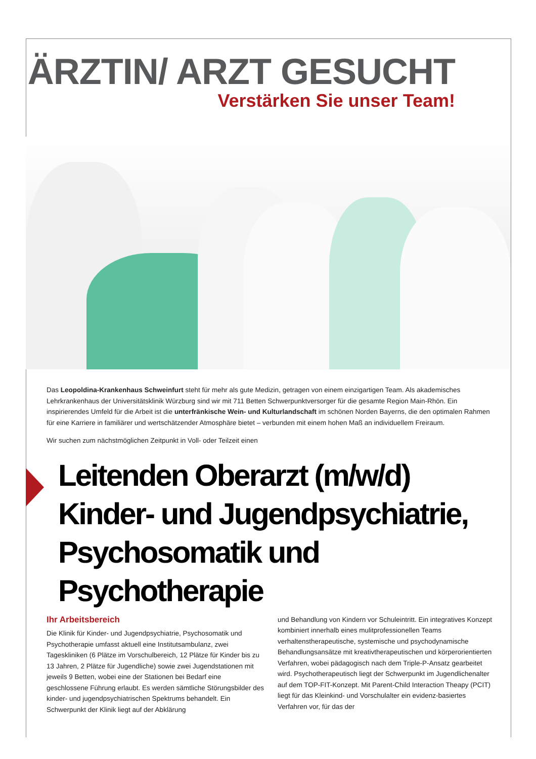ÄRZTIN/ ARZT GESUCHT
Verstärken Sie unser Team!
Das Leopoldina-Krankenhaus Schweinfurt steht für mehr als gute Medizin, getragen von einem einzigartigen Team. Als akademisches Lehrkrankenhaus der Universitätsklinik Würzburg sind wir mit 711 Betten Schwerpunktversorger für die gesamte Region Main-Rhön. Ein inspirierendes Umfeld für die Arbeit ist die unterfränkische Wein- und Kulturlandschaft im schönen Norden Bayerns, die den optimalen Rahmen für eine Karriere in familiärer und wertschätzender Atmosphäre bietet – verbunden mit einem hohen Maß an individuellem Freiraum.
Wir suchen zum nächstmöglichen Zeitpunkt in Voll- oder Teilzeit einen
Leitenden Oberarzt (m/w/d)
Kinder- und Jugendpsychiatrie,
Psychosomatik und
Psychotherapie
Ihr Arbeitsbereich
Die Klinik für Kinder- und Jugendpsychiatrie, Psychosomatik und Psychotherapie umfasst aktuell eine Institutsambulanz, zwei Tageskliniken (6 Plätze im Vorschulbereich, 12 Plätze für Kinder bis zu 13 Jahren, 2 Plätze für Jugendliche) sowie zwei Jugendstationen mit jeweils 9 Betten, wobei eine der Stationen bei Bedarf eine geschlossene Führung erlaubt. Es werden sämtliche Störungsbilder des kinder- und jugendpsychiatrischen Spektrums behandelt. Ein Schwerpunkt der Klinik liegt auf der Abklärung
und Behandlung von Kindern vor Schuleintritt. Ein integratives Konzept kombiniert innerhalb eines mulitprofessionellen Teams verhaltenstherapeutische, systemische und psychodynamische Behandlungsansätze mit kreativtherapeutischen und körperorientierten Verfahren, wobei pädagogisch nach dem Triple-P-Ansatz gearbeitet wird. Psychotherapeutisch liegt der Schwerpunkt im Jugendlichenalter auf dem TOP-FIT-Konzept. Mit Parent-Child Interaction Theapy (PCIT) liegt für das Kleinkind- und Vorschulalter ein evidenz-basiertes Verfahren vor, für das der